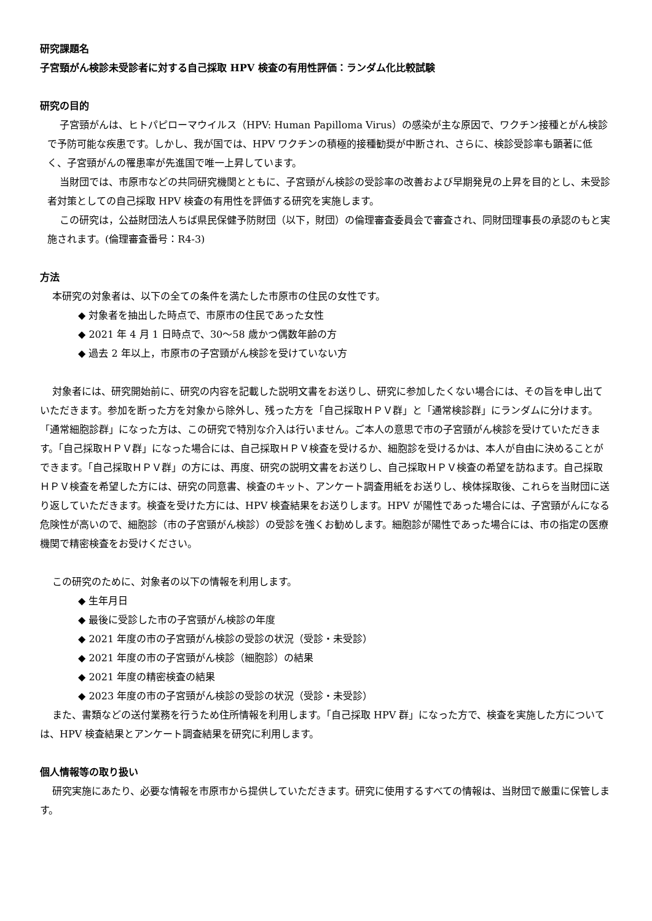研究課題名
子宮頸がん検診未受診者に対する自己採取 HPV 検査の有用性評価：ランダム化比較試験
研究の目的
子宮頸がんは、ヒトパピローマウイルス（HPV: Human Papilloma Virus）の感染が主な原因で、ワクチン接種とがん検診で予防可能な疾患です。しかし、我が国では、HPV ワクチンの積極的接種勧奨が中断され、さらに、検診受診率も顕著に低く、子宮頸がんの罹患率が先進国で唯一上昇しています。
当財団では、市原市などの共同研究機関とともに、子宮頸がん検診の受診率の改善および早期発見の上昇を目的とし、未受診者対策としての自己採取 HPV 検査の有用性を評価する研究を実施します。
この研究は，公益財団法人ちば県民保健予防財団（以下，財団）の倫理審査委員会で審査され、同財団理事長の承認のもと実施されます。(倫理審査番号：R4-3)
方法
本研究の対象者は、以下の全ての条件を満たした市原市の住民の女性です。
◆ 対象者を抽出した時点で、市原市の住民であった女性
◆ 2021 年 4 月 1 日時点で、30～58 歳かつ偶数年齢の方
◆ 過去 2 年以上，市原市の子宮頸がん検診を受けていない方
対象者には、研究開始前に、研究の内容を記載した説明文書をお送りし、研究に参加したくない場合には、その旨を申し出ていただきます。参加を断った方を対象から除外し、残った方を「自己採取ＨＰＶ群」と「通常検診群」にランダムに分けます。「通常細胞診群」になった方は、この研究で特別な介入は行いません。ご本人の意思で市の子宮頸がん検診を受けていただきます。「自己採取ＨＰＶ群」になった場合には、自己採取ＨＰＶ検査を受けるか、細胞診を受けるかは、本人が自由に決めることができます。「自己採取ＨＰＶ群」の方には、再度、研究の説明文書をお送りし、自己採取ＨＰＶ検査の希望を訪ねます。自己採取ＨＰＶ検査を希望した方には、研究の同意書、検査のキット、アンケート調査用紙をお送りし、検体採取後、これらを当財団に送り返していただきます。検査を受けた方には、HPV 検査結果をお送りします。HPV が陽性であった場合には、子宮頸がんになる危険性が高いので、細胞診（市の子宮頸がん検診）の受診を強くお勧めします。細胞診が陽性であった場合には、市の指定の医療機関で精密検査をお受けください。
この研究のために、対象者の以下の情報を利用します。
◆ 生年月日
◆ 最後に受診した市の子宮頸がん検診の年度
◆ 2021 年度の市の子宮頸がん検診の受診の状況（受診・未受診）
◆ 2021 年度の市の子宮頸がん検診（細胞診）の結果
◆ 2021 年度の精密検査の結果
◆ 2023 年度の市の子宮頸がん検診の受診の状況（受診・未受診）
また、書類などの送付業務を行うため住所情報を利用します。「自己採取 HPV 群」になった方で、検査を実施した方については、HPV 検査結果とアンケート調査結果を研究に利用します。
個人情報等の取り扱い
研究実施にあたり、必要な情報を市原市から提供していただきます。研究に使用するすべての情報は、当財団で厳重に保管します。